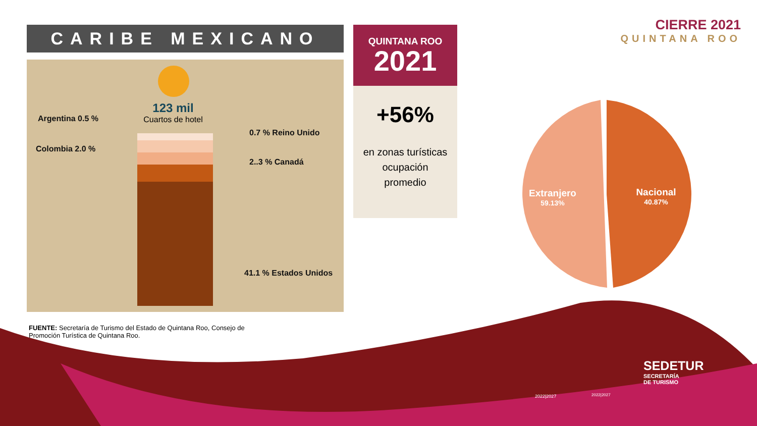CARIBE MEXICANO
123 mil
Cuartos de hotel
Argentina 0.5 %
Colombia 2.0 %
0.7 % Reino Unido
2..3 % Canadá
41.1 % Estados Unidos
FUENTE: Secretaría de Turismo del Estado de Quintana Roo, Consejo de Promoción Turística de Quintana Roo.
QUINTANA ROO
2021
+56%
en zonas turísticas
ocupación
promedio
CIERRE 2021
QUINTANA ROO
Extranjero
59.13%
Nacional
40.87%
2022|2027 2022|2027
SEDETUR
SECRETARÍA
DE TURISMO